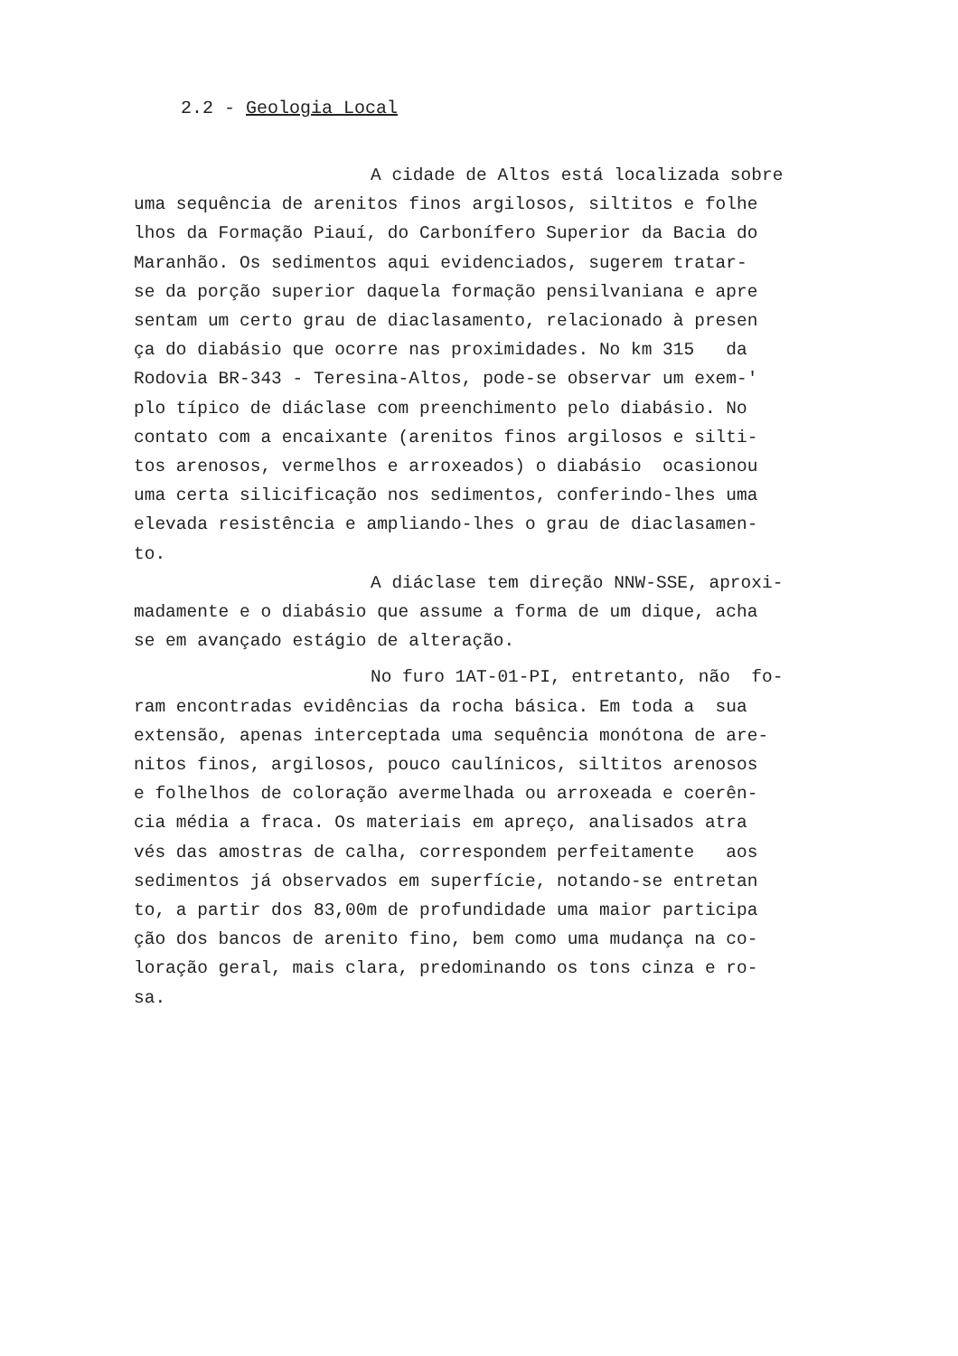2.2 - Geologia Local
A cidade de Altos está localizada sobre
uma sequência de arenitos finos argilosos, siltitos e folhe
lhos da Formação Piauí, do Carbonífero Superior da Bacia do
Maranhão. Os sedimentos aqui evidenciados, sugerem tratar-
se da porção superior daquela formação pensilvaniana e apre
sentam um certo grau de diaclasamento, relacionado à presen
ça do diabásio que ocorre nas proximidades. No km 315 da
Rodovia BR-343 - Teresina-Altos, pode-se observar um exem-'
plo típico de diáclase com preenchimento pelo diabásio. No
contato com a encaixante (arenitos finos argilosos e silti-
tos arenosos, vermelhos e arroxeados) o diabásio ocasionou
uma certa silicificação nos sedimentos, conferindo-lhes uma
elevada resistência e ampliando-lhes o grau de diaclasamen-
to.
A diáclase tem direção NNW-SSE, aproxi-
madamente e o diabásio que assume a forma de um dique, acha
se em avançado estágio de alteração.
No furo 1AT-01-PI, entretanto, não fo-
ram encontradas evidências da rocha básica. Em toda a sua
extensão, apenas interceptada uma sequência monótona de are-
nitos finos, argilosos, pouco caulínicos, siltitos arenosos
e folhelhos de coloração avermelhada ou arroxeada e coerên-
cia média a fraca. Os materiais em apreço, analisados atra
vés das amostras de calha, correspondem perfeitamente aos
sedimentos já observados em superfície, notando-se entretan
to, a partir dos 83,00m de profundidade uma maior participa
ção dos bancos de arenito fino, bem como uma mudança na co-
loração geral, mais clara, predominando os tons cinza e ro-
sa.